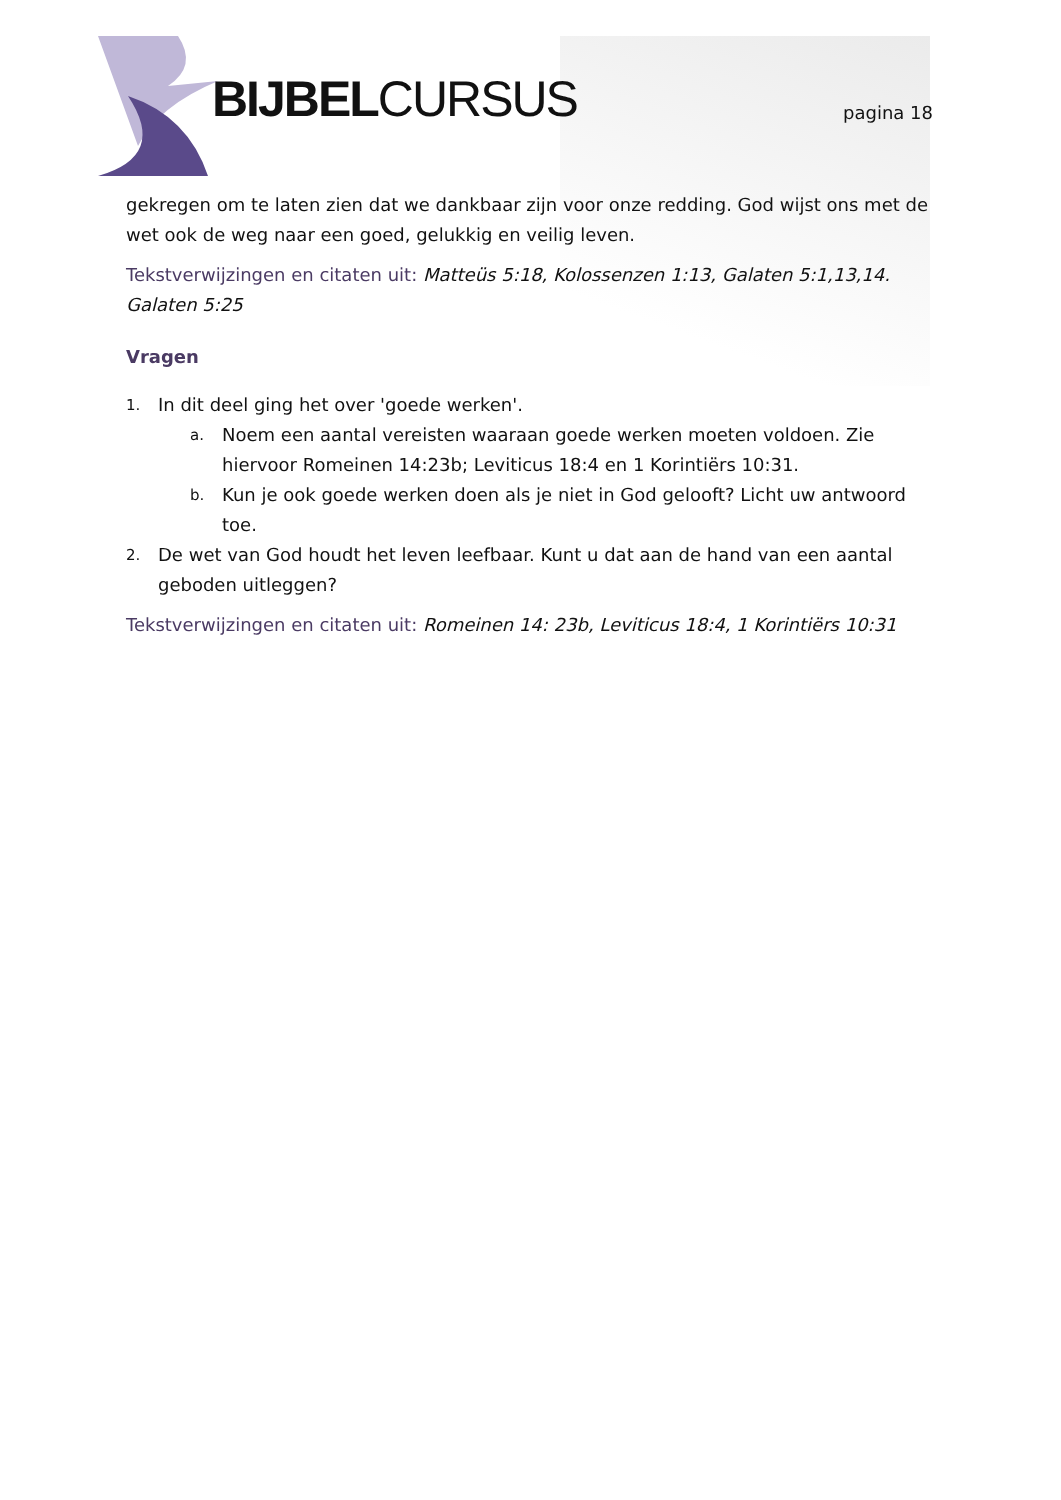BIJBELCURSUS pagina 18
gekregen om te laten zien dat we dankbaar zijn voor onze redding. God wijst ons met de wet ook de weg naar een goed, gelukkig en veilig leven.
Tekstverwijzingen en citaten uit: Matteüs 5:18, Kolossenzen 1:13, Galaten 5:1,13,14. Galaten 5:25
Vragen
1. In dit deel ging het over 'goede werken'.
a. Noem een aantal vereisten waaraan goede werken moeten voldoen. Zie hiervoor Romeinen 14:23b; Leviticus 18:4 en 1 Korintiërs 10:31.
b. Kun je ook goede werken doen als je niet in God gelooft? Licht uw antwoord toe.
2. De wet van God houdt het leven leefbaar. Kunt u dat aan de hand van een aantal geboden uitleggen?
Tekstverwijzingen en citaten uit: Romeinen 14: 23b, Leviticus 18:4, 1 Korintiërs 10:31